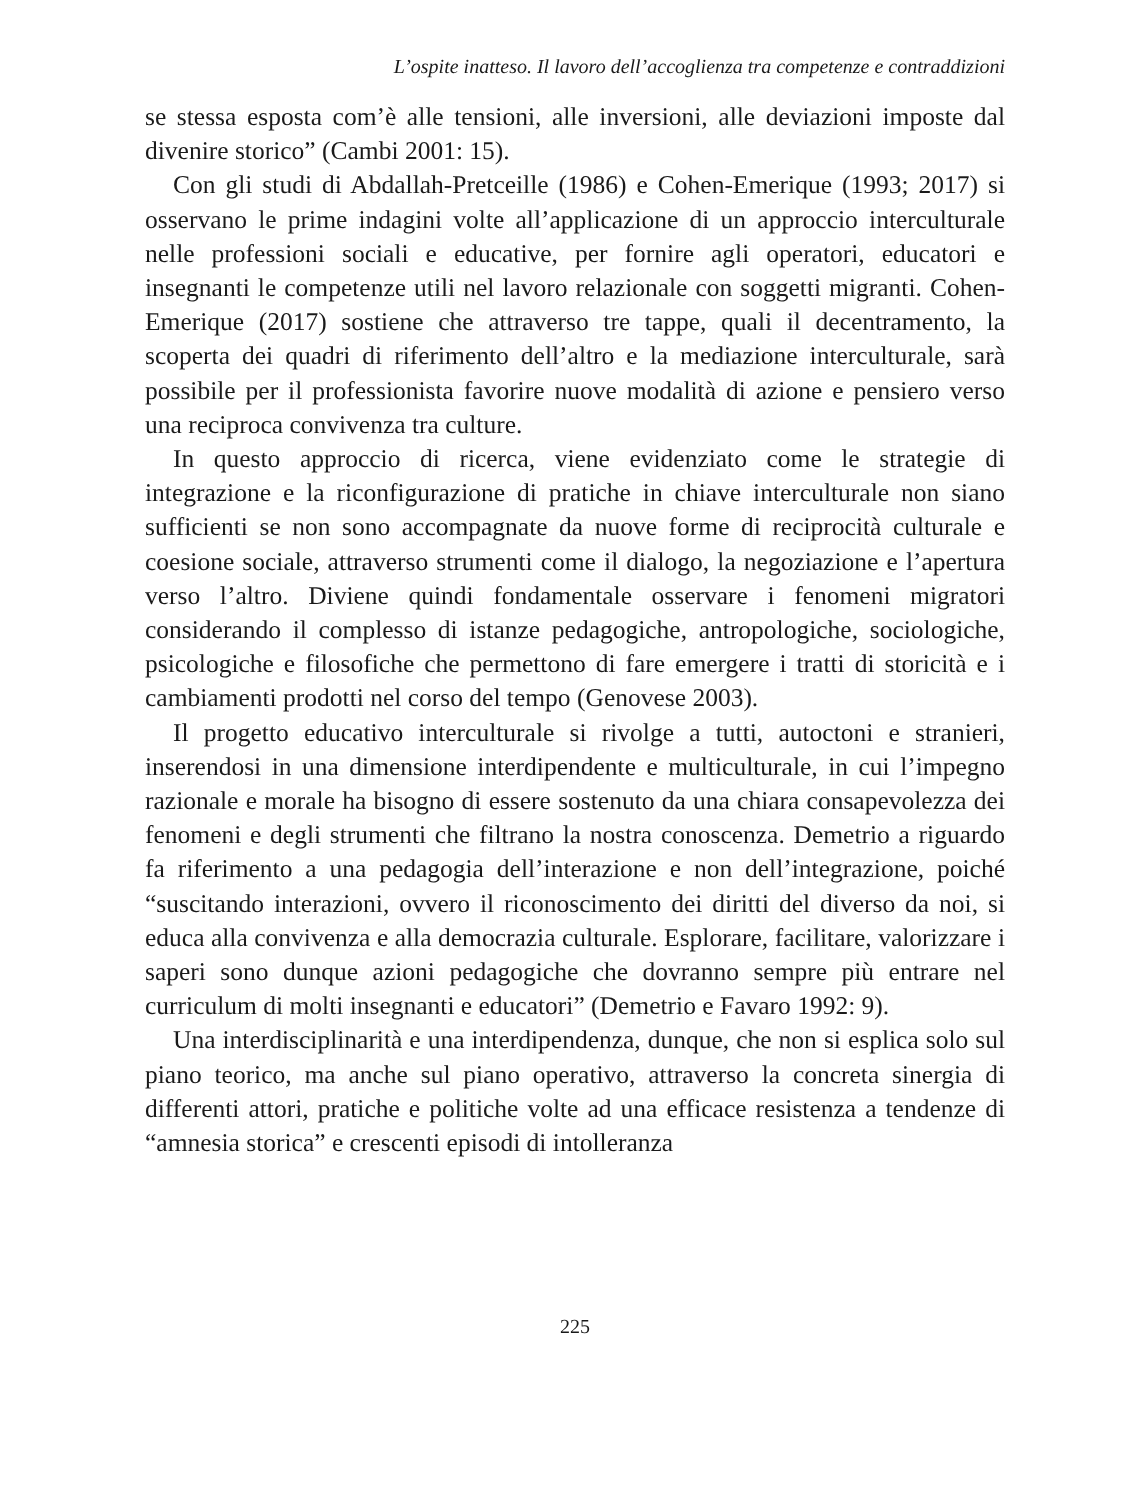L’ospite inatteso. Il lavoro dell’accoglienza tra competenze e contraddizioni
se stessa esposta com’è alle tensioni, alle inversioni, alle deviazioni imposte dal divenire storico” (Cambi 2001: 15).
Con gli studi di Abdallah-Pretceille (1986) e Cohen-Emerique (1993; 2017) si osservano le prime indagini volte all’applicazione di un approccio interculturale nelle professioni sociali e educative, per fornire agli operatori, educatori e insegnanti le competenze utili nel lavoro relazionale con soggetti migranti. Cohen-Emerique (2017) sostiene che attraverso tre tappe, quali il decentramento, la scoperta dei quadri di riferimento dell’altro e la mediazione interculturale, sarà possibile per il professionista favorire nuove modalità di azione e pensiero verso una reciproca convivenza tra culture.
In questo approccio di ricerca, viene evidenziato come le strategie di integrazione e la riconfigurazione di pratiche in chiave interculturale non siano sufficienti se non sono accompagnate da nuove forme di reciprocità culturale e coesione sociale, attraverso strumenti come il dialogo, la negoziazione e l’apertura verso l’altro. Diviene quindi fondamentale osservare i fenomeni migratori considerando il complesso di istanze pedagogiche, antropologiche, sociologiche, psicologiche e filosofiche che permettono di fare emergere i tratti di storicità e i cambiamenti prodotti nel corso del tempo (Genovese 2003).
Il progetto educativo interculturale si rivolge a tutti, autoctoni e stranieri, inserendosi in una dimensione interdipendente e multiculturale, in cui l’impegno razionale e morale ha bisogno di essere sostenuto da una chiara consapevolezza dei fenomeni e degli strumenti che filtrano la nostra conoscenza. Demetrio a riguardo fa riferimento a una pedagogia dell’interazione e non dell’integrazione, poiché “suscitando interazioni, ovvero il riconoscimento dei diritti del diverso da noi, si educa alla convivenza e alla democrazia culturale. Esplorare, facilitare, valorizzare i saperi sono dunque azioni pedagogiche che dovranno sempre più entrare nel curriculum di molti insegnanti e educatori” (Demetrio e Favaro 1992: 9).
Una interdisciplinarità e una interdipendenza, dunque, che non si esplica solo sul piano teorico, ma anche sul piano operativo, attraverso la concreta sinergia di differenti attori, pratiche e politiche volte ad una efficace resistenza a tendenze di “amnesia storica” e crescenti episodi di intolleranza
225